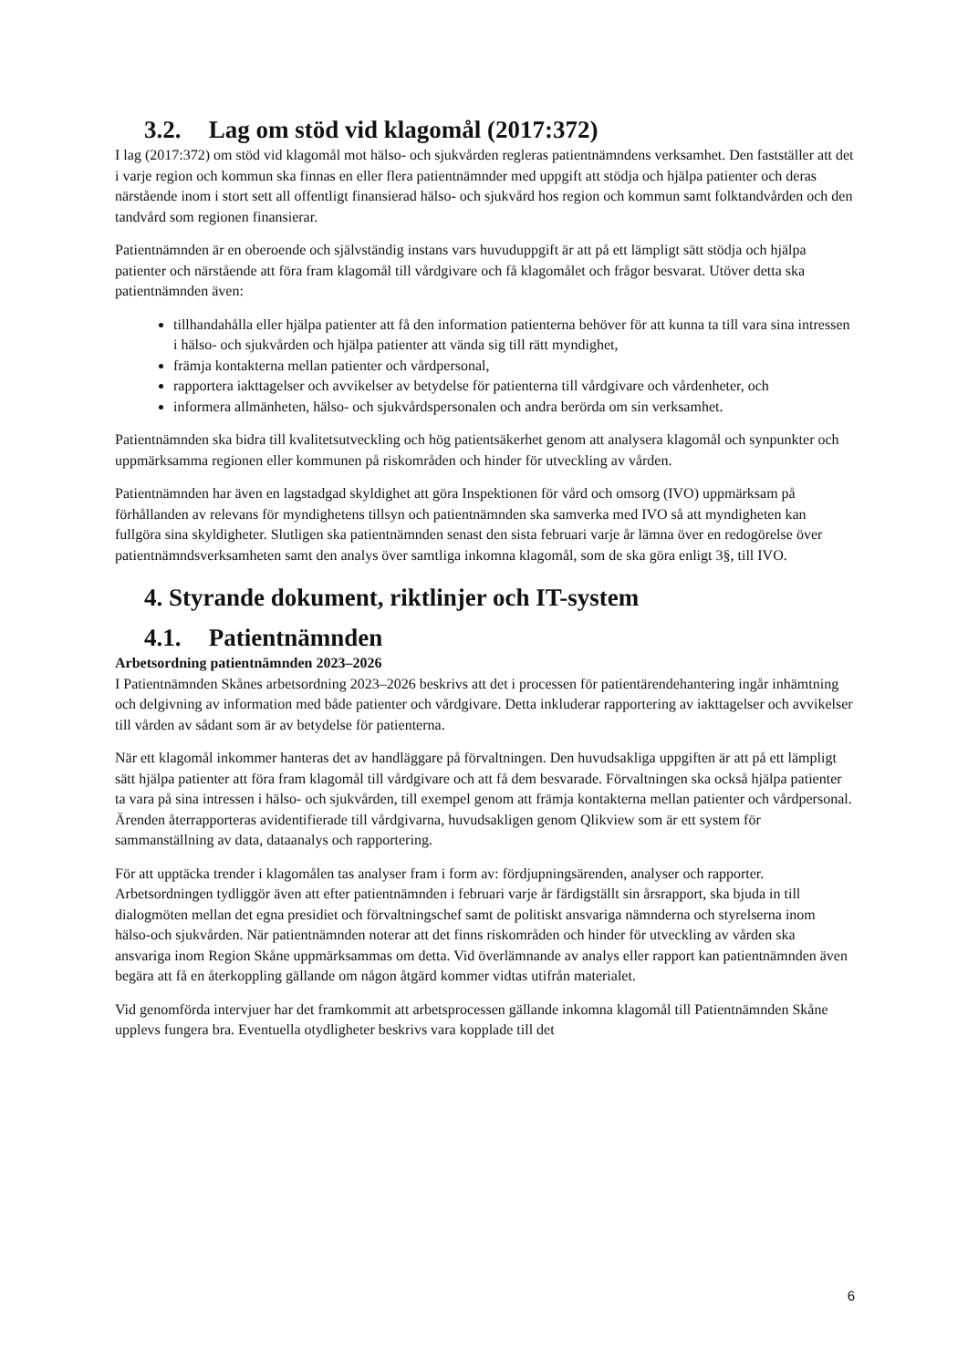3.2. Lag om stöd vid klagomål (2017:372)
I lag (2017:372) om stöd vid klagomål mot hälso- och sjukvården regleras patientnämndens verksamhet. Den fastställer att det i varje region och kommun ska finnas en eller flera patientnämnder med uppgift att stödja och hjälpa patienter och deras närstående inom i stort sett all offentligt finansierad hälso- och sjukvård hos region och kommun samt folktandvården och den tandvård som regionen finansierar.
Patientnämnden är en oberoende och självständig instans vars huvuduppgift är att på ett lämpligt sätt stödja och hjälpa patienter och närstående att föra fram klagomål till vårdgivare och få klagomålet och frågor besvarat. Utöver detta ska patientnämnden även:
tillhandahålla eller hjälpa patienter att få den information patienterna behöver för att kunna ta till vara sina intressen i hälso- och sjukvården och hjälpa patienter att vända sig till rätt myndighet,
främja kontakterna mellan patienter och vårdpersonal,
rapportera iakttagelser och avvikelser av betydelse för patienterna till vårdgivare och vårdenheter, och
informera allmänheten, hälso- och sjukvårdspersonalen och andra berörda om sin verksamhet.
Patientnämnden ska bidra till kvalitetsutveckling och hög patientsäkerhet genom att analysera klagomål och synpunkter och uppmärksamma regionen eller kommunen på riskområden och hinder för utveckling av vården.
Patientnämnden har även en lagstadgad skyldighet att göra Inspektionen för vård och omsorg (IVO) uppmärksam på förhållanden av relevans för myndighetens tillsyn och patientnämnden ska samverka med IVO så att myndigheten kan fullgöra sina skyldigheter. Slutligen ska patientnämnden senast den sista februari varje år lämna över en redogörelse över patientnämndsverksamheten samt den analys över samtliga inkomna klagomål, som de ska göra enligt 3§, till IVO.
4. Styrande dokument, riktlinjer och IT-system
4.1. Patientnämnden
Arbetsordning patientnämnden 2023–2026
I Patientnämnden Skånes arbetsordning 2023–2026 beskrivs att det i processen för patientärendehantering ingår inhämtning och delgivning av information med både patienter och vårdgivare. Detta inkluderar rapportering av iakttagelser och avvikelser till vården av sådant som är av betydelse för patienterna.
När ett klagomål inkommer hanteras det av handläggare på förvaltningen. Den huvudsakliga uppgiften är att på ett lämpligt sätt hjälpa patienter att föra fram klagomål till vårdgivare och att få dem besvarade. Förvaltningen ska också hjälpa patienter ta vara på sina intressen i hälso- och sjukvården, till exempel genom att främja kontakterna mellan patienter och vårdpersonal. Ärenden återrapporteras avidentifierade till vårdgivarna, huvudsakligen genom Qlikview som är ett system för sammanställning av data, dataanalys och rapportering.
För att upptäcka trender i klagomålen tas analyser fram i form av: fördjupningsärenden, analyser och rapporter. Arbetsordningen tydliggör även att efter patientnämnden i februari varje år färdigställt sin årsrapport, ska bjuda in till dialogmöten mellan det egna presidiet och förvaltningschef samt de politiskt ansvariga nämnderna och styrelserna inom hälso-och sjukvården. När patientnämnden noterar att det finns riskområden och hinder för utveckling av vården ska ansvariga inom Region Skåne uppmärksammas om detta. Vid överlämnande av analys eller rapport kan patientnämnden även begära att få en återkoppling gällande om någon åtgärd kommer vidtas utifrån materialet.
Vid genomförda intervjuer har det framkommit att arbetsprocessen gällande inkomna klagomål till Patientnämnden Skåne upplevs fungera bra. Eventuella otydligheter beskrivs vara kopplade till det
6